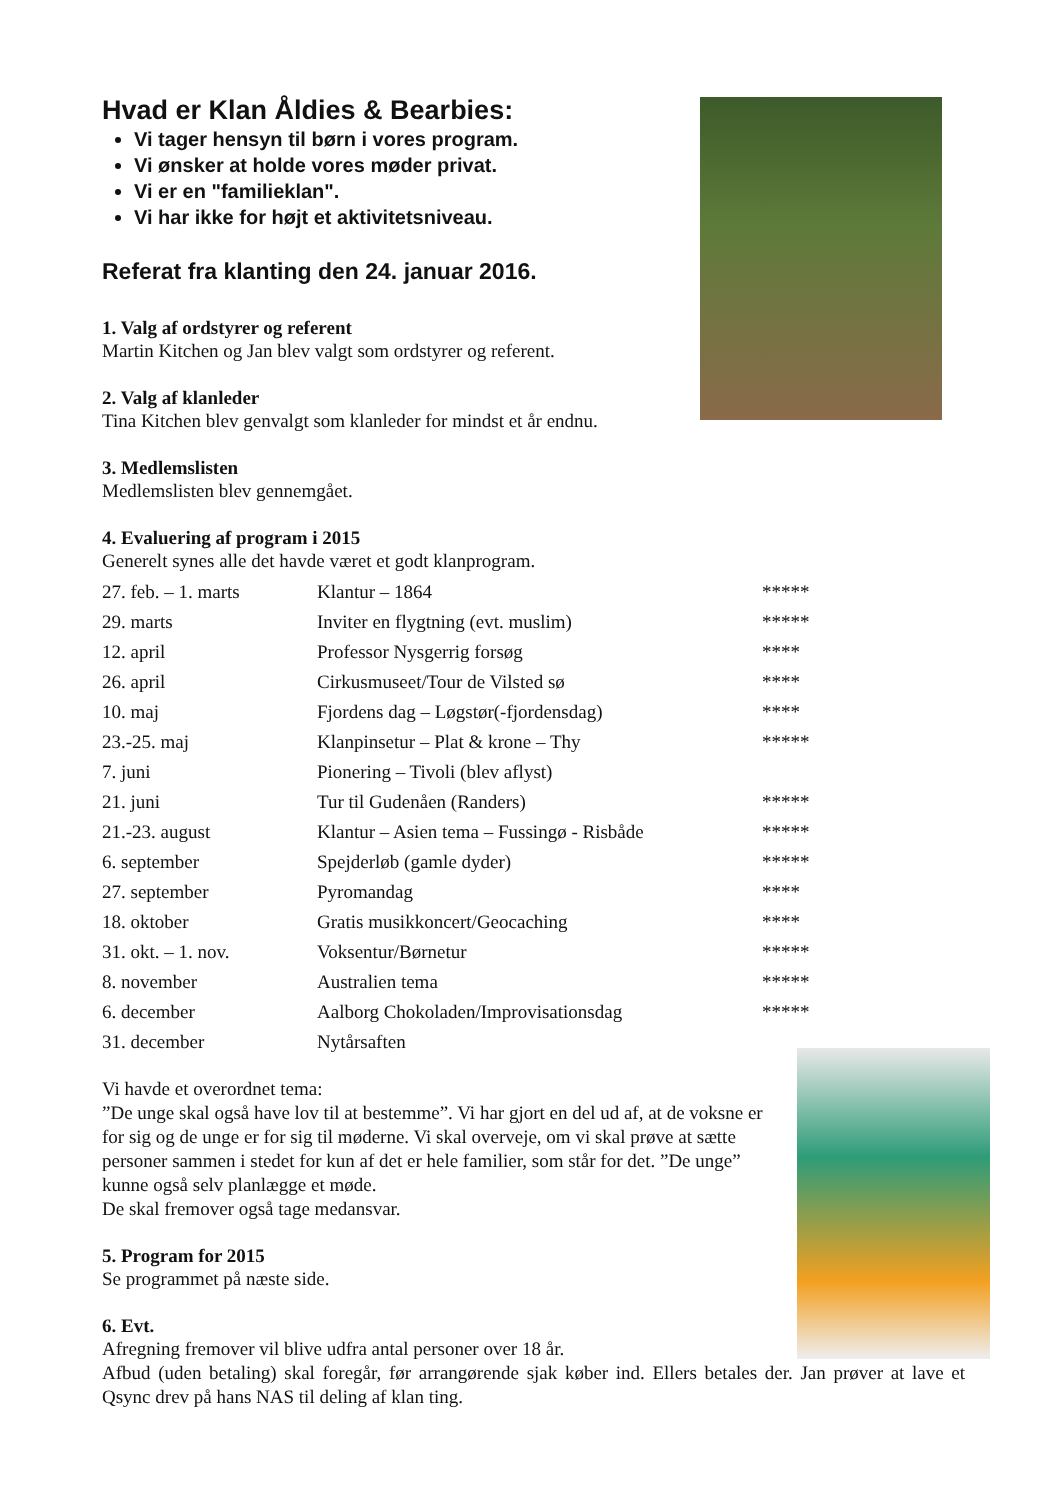Hvad er Klan Åldies & Bearbies:
Vi tager hensyn til børn i vores program.
Vi ønsker at holde vores møder privat.
Vi er en "familieklan".
Vi har ikke for højt et aktivitetsniveau.
Referat fra klanting den 24. januar 2016.
1. Valg af ordstyrer og referent
Martin Kitchen og Jan blev valgt som ordstyrer og referent.
2. Valg af klanleder
Tina Kitchen blev genvalgt som klanleder for mindst et år endnu.
3. Medlemslisten
Medlemslisten blev gennemgået.
4. Evaluering af program i 2015
Generelt synes alle det havde været et godt klanprogram.
| 27. feb. – 1. marts | Klantur – 1864 | ***** |
| 29. marts | Inviter en flygtning (evt. muslim) | ***** |
| 12. april | Professor Nysgerrig forsøg | **** |
| 26. april | Cirkusmuseet/Tour de Vilsted sø | **** |
| 10. maj | Fjordens dag – Løgstør(-fjordensdag) | **** |
| 23.-25. maj | Klanpinsetur – Plat & krone – Thy | ***** |
| 7. juni | Pionering – Tivoli (blev aflyst) | |
| 21. juni | Tur til Gudenåen (Randers) | ***** |
| 21.-23. august | Klantur – Asien tema – Fussingø - Risbåde | ***** |
| 6. september | Spejderløb (gamle dyder) | ***** |
| 27. september | Pyromandag | **** |
| 18. oktober | Gratis musikkoncert/Geocaching | **** |
| 31. okt. – 1. nov. | Voksentur/Børnetur | ***** |
| 8. november | Australien tema | ***** |
| 6. december | Aalborg Chokoladen/Improvisationsdag | ***** |
| 31. december | Nytårsaften | |
Vi havde et overordnet tema:
”De unge skal også have lov til at bestemme”. Vi har gjort en del ud af, at de voksne er for sig og de unge er for sig til møderne. Vi skal overveje, om vi skal prøve at sætte personer sammen i stedet for kun af det er hele familier, som står for det. ”De unge” kunne også selv planlægge et møde.
De skal fremover også tage medansvar.
5. Program for 2015
Se programmet på næste side.
6. Evt.
Afregning fremover vil blive udfra antal personer over 18 år.
Afbud (uden betaling) skal foregår, før arrangørende sjak køber ind. Ellers betales der. Jan prøver at lave et Qsync drev på hans NAS til deling af klan ting.